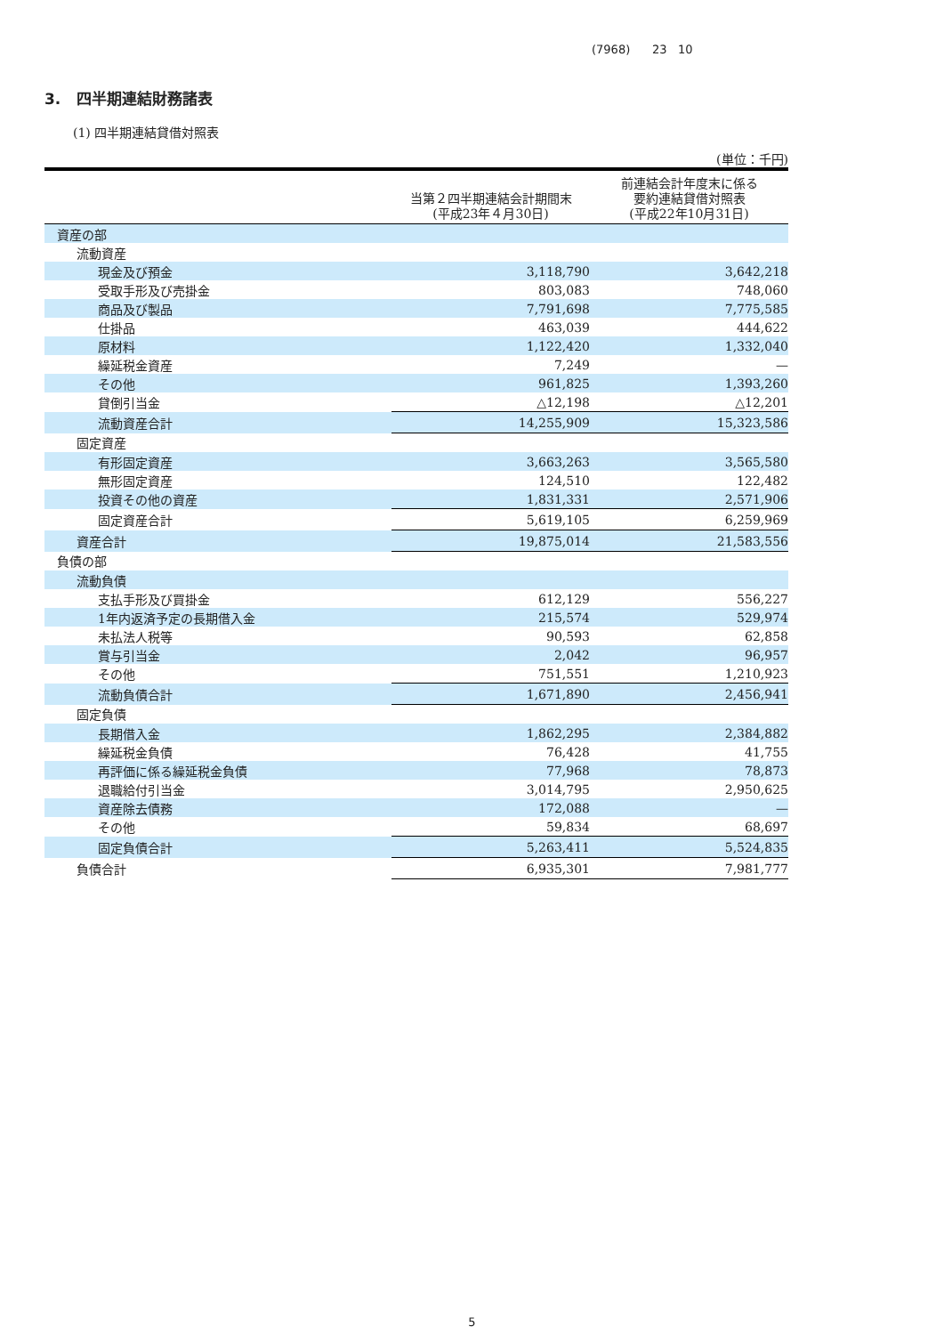(7968) 23 10
3. 四半期連結財務諸表
(1) 四半期連結貸借対照表
(単位：千円)
| | 当第２四半期連結会計期間末 (平成23年４月30日) | 前連結会計年度末に係る 要約連結貸借対照表 (平成22年10月31日) |
| --- | --- | --- |
| 資産の部 | | |
| 流動資産 | | |
| 現金及び預金 | 3,118,790 | 3,642,218 |
| 受取手形及び売掛金 | 803,083 | 748,060 |
| 商品及び製品 | 7,791,698 | 7,775,585 |
| 仕掛品 | 463,039 | 444,622 |
| 原材料 | 1,122,420 | 1,332,040 |
| 繰延税金資産 | 7,249 | — |
| その他 | 961,825 | 1,393,260 |
| 貸倒引当金 | △12,198 | △12,201 |
| 流動資産合計 | 14,255,909 | 15,323,586 |
| 固定資産 | | |
| 有形固定資産 | 3,663,263 | 3,565,580 |
| 無形固定資産 | 124,510 | 122,482 |
| 投資その他の資産 | 1,831,331 | 2,571,906 |
| 固定資産合計 | 5,619,105 | 6,259,969 |
| 資産合計 | 19,875,014 | 21,583,556 |
| 負債の部 | | |
| 流動負債 | | |
| 支払手形及び買掛金 | 612,129 | 556,227 |
| 1年内返済予定の長期借入金 | 215,574 | 529,974 |
| 未払法人税等 | 90,593 | 62,858 |
| 賞与引当金 | 2,042 | 96,957 |
| その他 | 751,551 | 1,210,923 |
| 流動負債合計 | 1,671,890 | 2,456,941 |
| 固定負債 | | |
| 長期借入金 | 1,862,295 | 2,384,882 |
| 繰延税金負債 | 76,428 | 41,755 |
| 再評価に係る繰延税金負債 | 77,968 | 78,873 |
| 退職給付引当金 | 3,014,795 | 2,950,625 |
| 資産除去債務 | 172,088 | — |
| その他 | 59,834 | 68,697 |
| 固定負債合計 | 5,263,411 | 5,524,835 |
| 負債合計 | 6,935,301 | 7,981,777 |
5